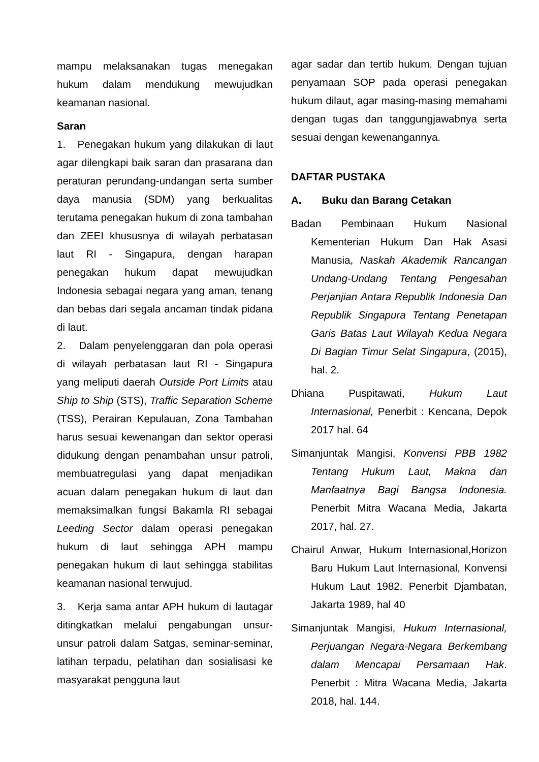mampu melaksanakan tugas menegakan hukum dalam mendukung mewujudkan keamanan nasional.
Saran
1. Penegakan hukum yang dilakukan di laut agar dilengkapi baik saran dan prasarana dan peraturan perundang-undangan serta sumber daya manusia (SDM) yang berkualitas terutama penegakan hukum di zona tambahan dan ZEEI khususnya di wilayah perbatasan laut RI - Singapura, dengan harapan penegakan hukum dapat mewujudkan Indonesia sebagai negara yang aman, tenang dan bebas dari segala ancaman tindak pidana di laut.
2. Dalam penyelenggaran dan pola operasi di wilayah perbatasan laut RI - Singapura yang meliputi daerah Outside Port Limits atau Ship to Ship (STS), Traffic Separation Scheme (TSS), Perairan Kepulauan, Zona Tambahan harus sesuai kewenangan dan sektor operasi didukung dengan penambahan unsur patroli, membuatregulasi yang dapat menjadikan acuan dalam penegakan hukum di laut dan memaksimalkan fungsi Bakamla RI sebagai Leeding Sector dalam operasi penegakan hukum di laut sehingga APH mampu penegakan hukum di laut sehingga stabilitas keamanan nasional terwujud.
3. Kerja sama antar APH hukum di lautagar ditingkatkan melalui pengabungan unsur-unsur patroli dalam Satgas, seminar-seminar, latihan terpadu, pelatihan dan sosialisasi ke masyarakat pengguna laut
agar sadar dan tertib hukum. Dengan tujuan penyamaan SOP pada operasi penegakan hukum dilaut, agar masing-masing memahami dengan tugas dan tanggungjawabnya serta sesuai dengan kewenangannya.
DAFTAR PUSTAKA
A. Buku dan Barang Cetakan
Badan Pembinaan Hukum Nasional Kementerian Hukum Dan Hak Asasi Manusia, Naskah Akademik Rancangan Undang-Undang Tentang Pengesahan Perjanjian Antara Republik Indonesia Dan Republik Singapura Tentang Penetapan Garis Batas Laut Wilayah Kedua Negara Di Bagian Timur Selat Singapura, (2015), hal. 2.
Dhiana Puspitawati, Hukum Laut Internasional, Penerbit : Kencana, Depok 2017 hal. 64
Simanjuntak Mangisi, Konvensi PBB 1982 Tentang Hukum Laut, Makna dan Manfaatnya Bagi Bangsa Indonesia. Penerbit Mitra Wacana Media, Jakarta 2017, hal. 27.
Chairul Anwar, Hukum Internasional,Horizon Baru Hukum Laut Internasional, Konvensi Hukum Laut 1982. Penerbit Djambatan, Jakarta 1989, hal 40
Simanjuntak Mangisi, Hukum Internasional, Perjuangan Negara-Negara Berkembang dalam Mencapai Persamaan Hak. Penerbit : Mitra Wacana Media, Jakarta 2018, hal. 144.